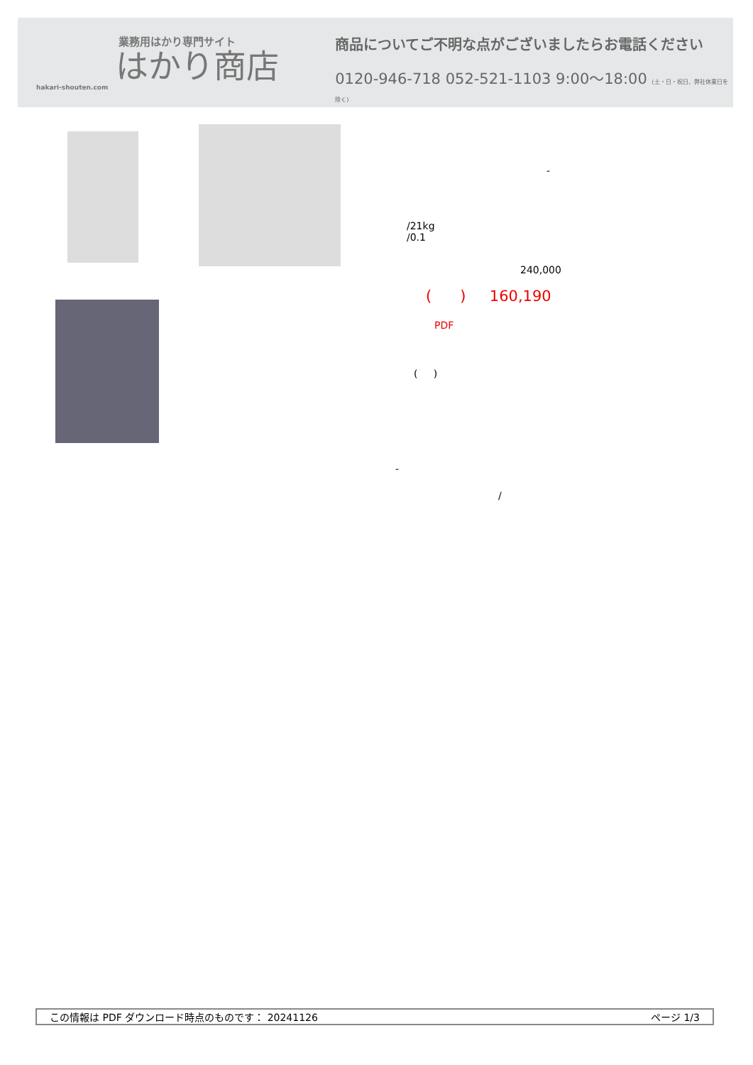業務用はかり専門サイト
はかり商店
hakari-shouten.com
商品についてご不明な点がございましたらお電話ください
0120-946-718 052-521-1103 9:00〜18:00 (土・日・祝日、弊社休業日を除く)
-
/21kg
/0.1
240,000
( ) 160,190
PDF
( )
-
/
この情報は PDF ダウンロード時点のものです： 20241126 ページ 1/3